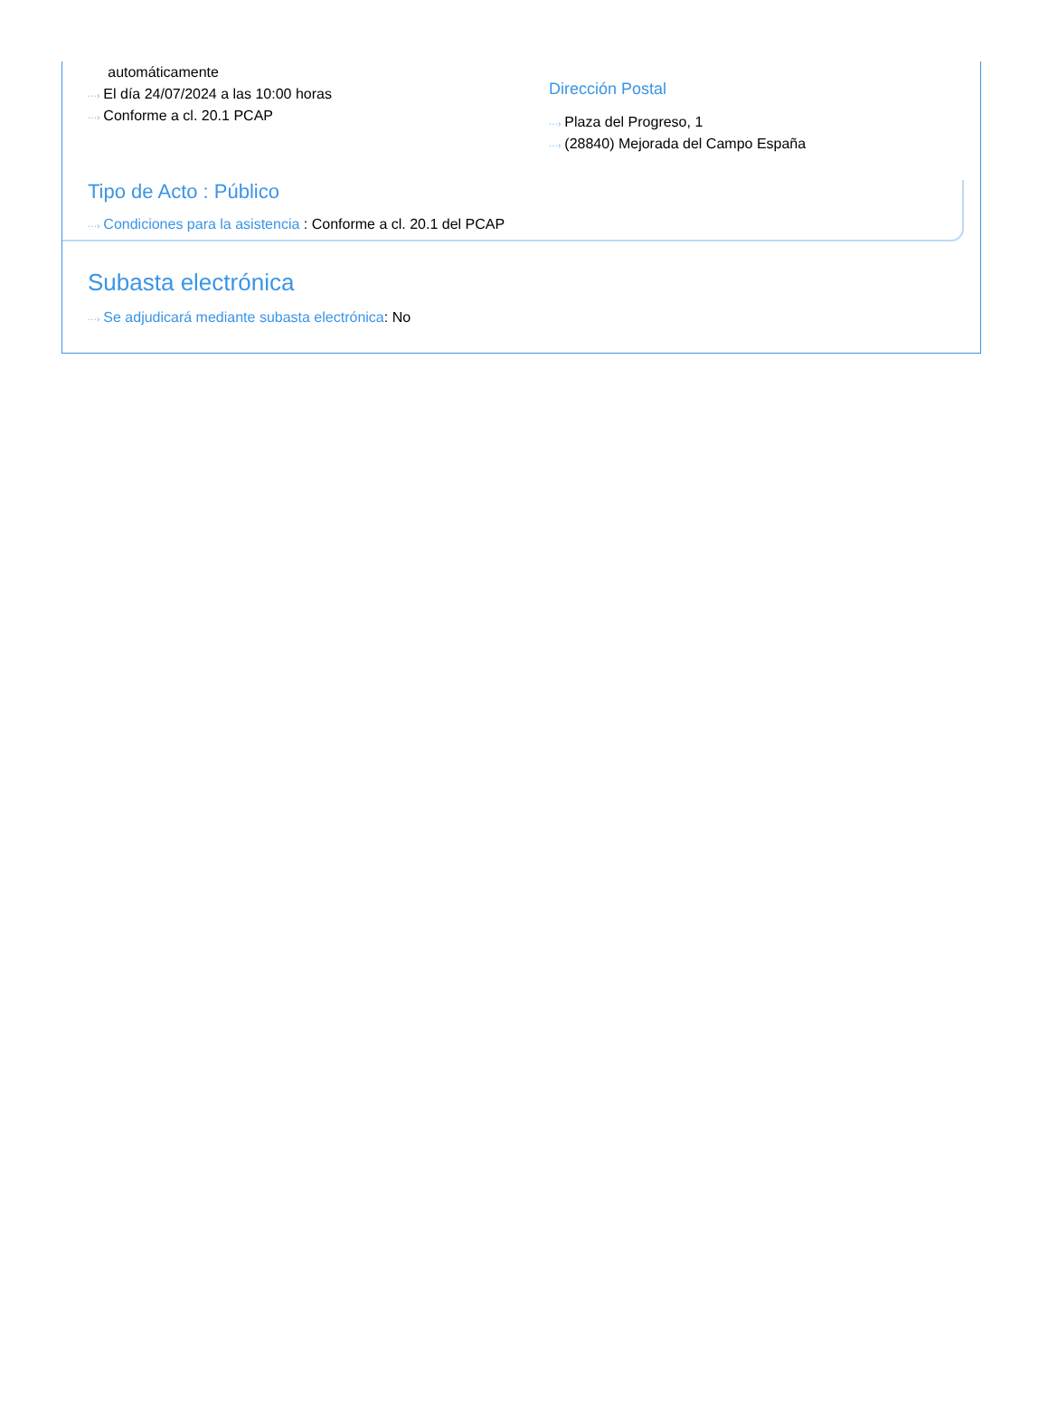automáticamente
···› El día 24/07/2024 a las 10:00 horas
···› Conforme a cl. 20.1 PCAP
Dirección Postal
···› Plaza del Progreso, 1
···› (28840) Mejorada del Campo España
Tipo de Acto : Público
···› Condiciones para la asistencia : Conforme a cl. 20.1 del PCAP
Subasta electrónica
···› Se adjudicará mediante subasta electrónica: No